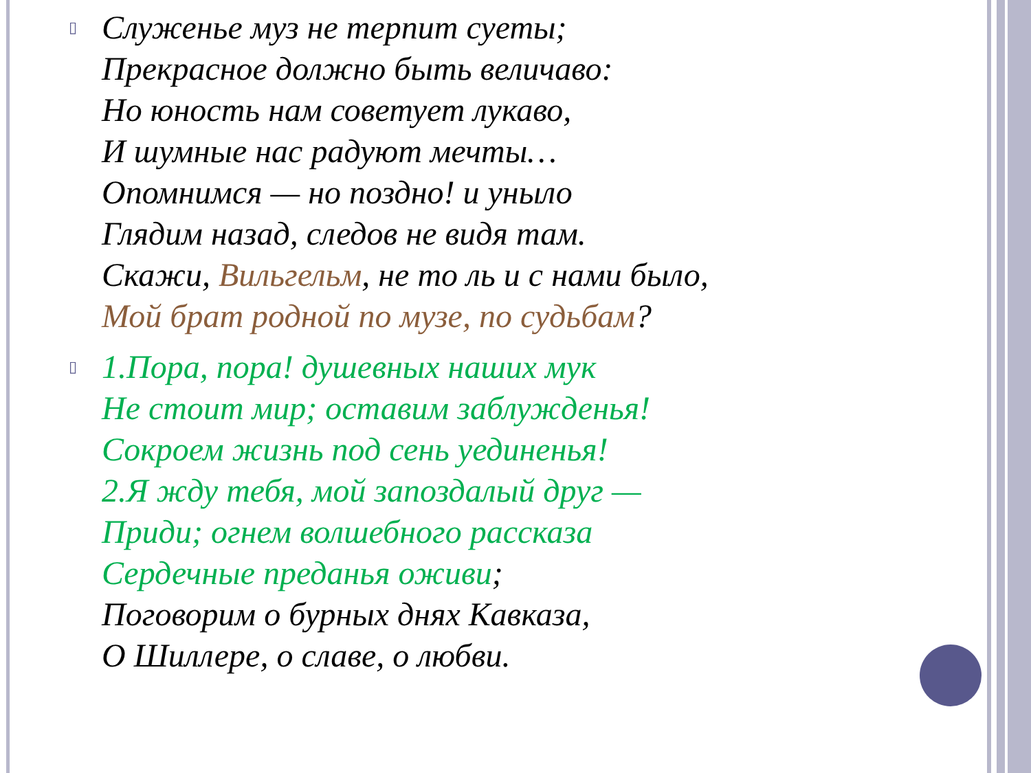▯
Служенье муз не терпит суеты;
Прекрасное должно быть величаво:
Но юность нам советует лукаво,
И шумные нас радуют мечты…
Опомнимся — но поздно! и уныло
Глядим назад, следов не видя там.
Скажи, Вильгельм, не то ль и с нами было,
Мой брат родной по музе, по судьбам?
▯
1.Пора, пора! душевных наших мук
Не стоит мир; оставим заблужденья!
Сокроем жизнь под сень уединенья!
2.Я жду тебя, мой запоздалый друг —
Приди; огнем волшебного рассказа
Сердечные преданья оживи;
Поговорим о бурных днях Кавказа,
О Шиллере, о славе, о любви.